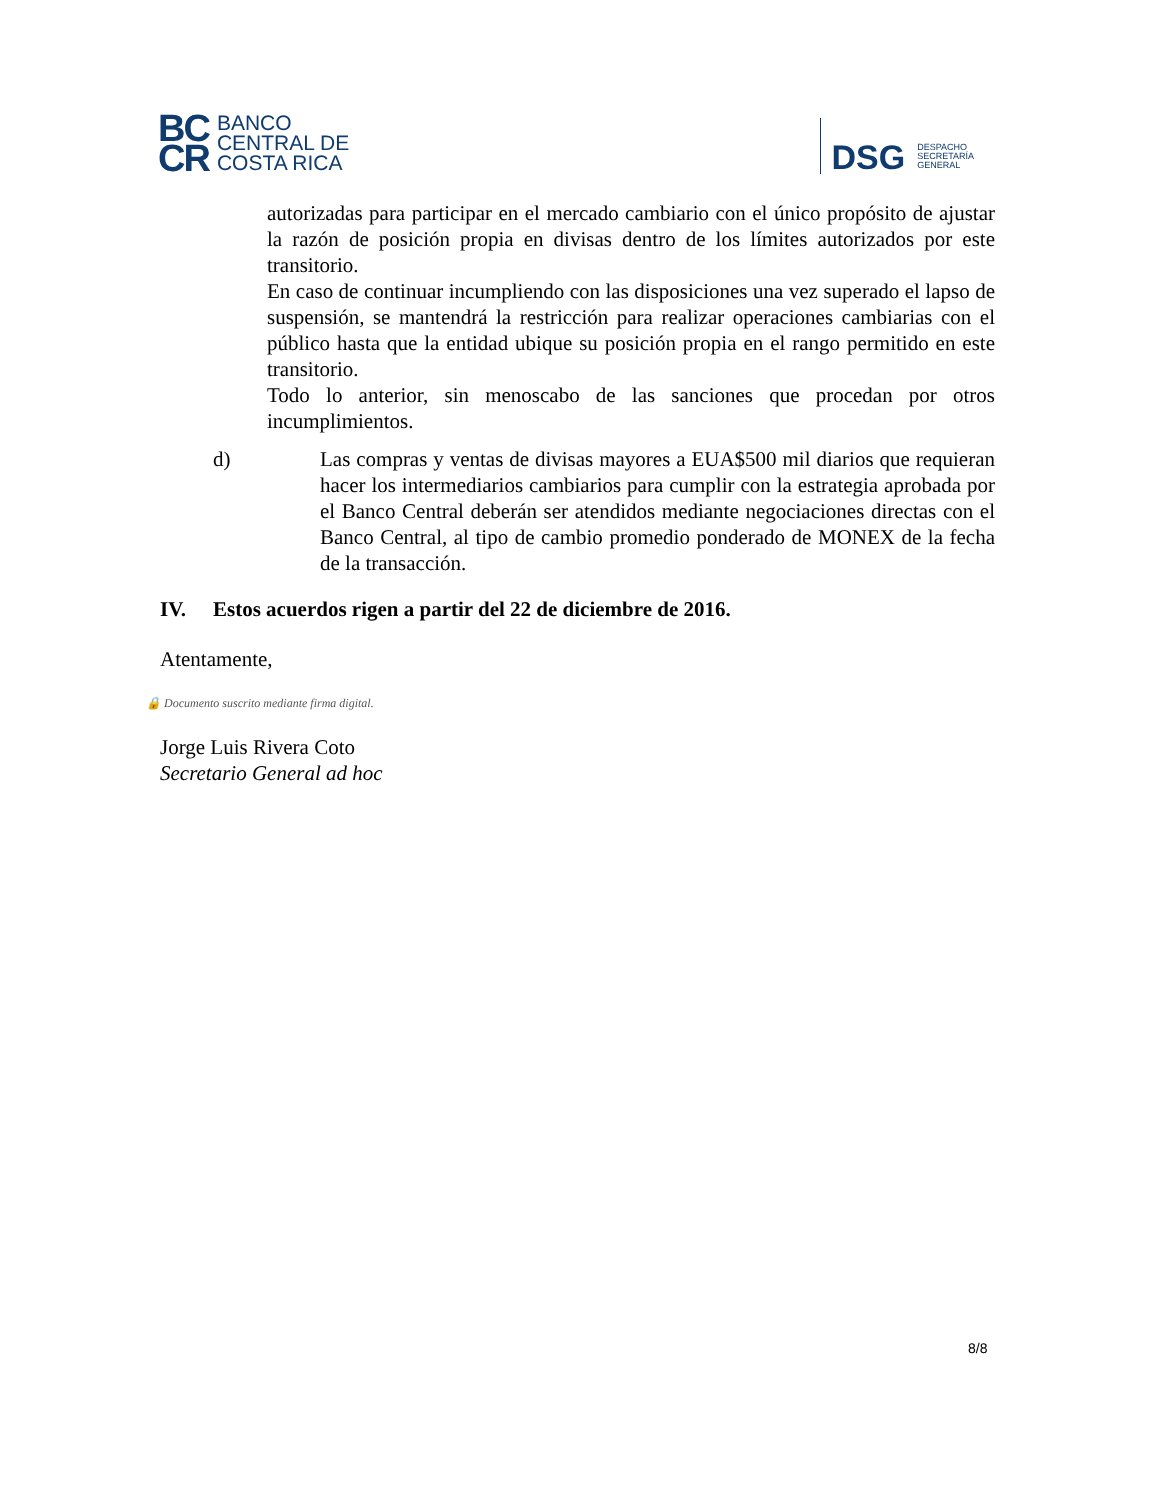BC
CR
BANCO
CENTRAL DE
COSTA RICA
DSG
DESPACHO
SECRETARÍA
GENERAL
autorizadas para participar en el mercado cambiario con el único propósito de ajustar la razón de posición propia en divisas dentro de los límites autorizados por este transitorio.
En caso de continuar incumpliendo con las disposiciones una vez superado el lapso de suspensión, se mantendrá la restricción para realizar operaciones cambiarias con el público hasta que la entidad ubique su posición propia en el rango permitido en este transitorio.
Todo lo anterior, sin menoscabo de las sanciones que procedan por otros incumplimientos.
d) Las compras y ventas de divisas mayores a EUA$500 mil diarios que requieran hacer los intermediarios cambiarios para cumplir con la estrategia aprobada por el Banco Central deberán ser atendidos mediante negociaciones directas con el Banco Central, al tipo de cambio promedio ponderado de MONEX de la fecha de la transacción.
IV. Estos acuerdos rigen a partir del 22 de diciembre de 2016.
Atentamente,
🔒 Documento suscrito mediante firma digital.
Jorge Luis Rivera Coto
Secretario General ad hoc
8/8